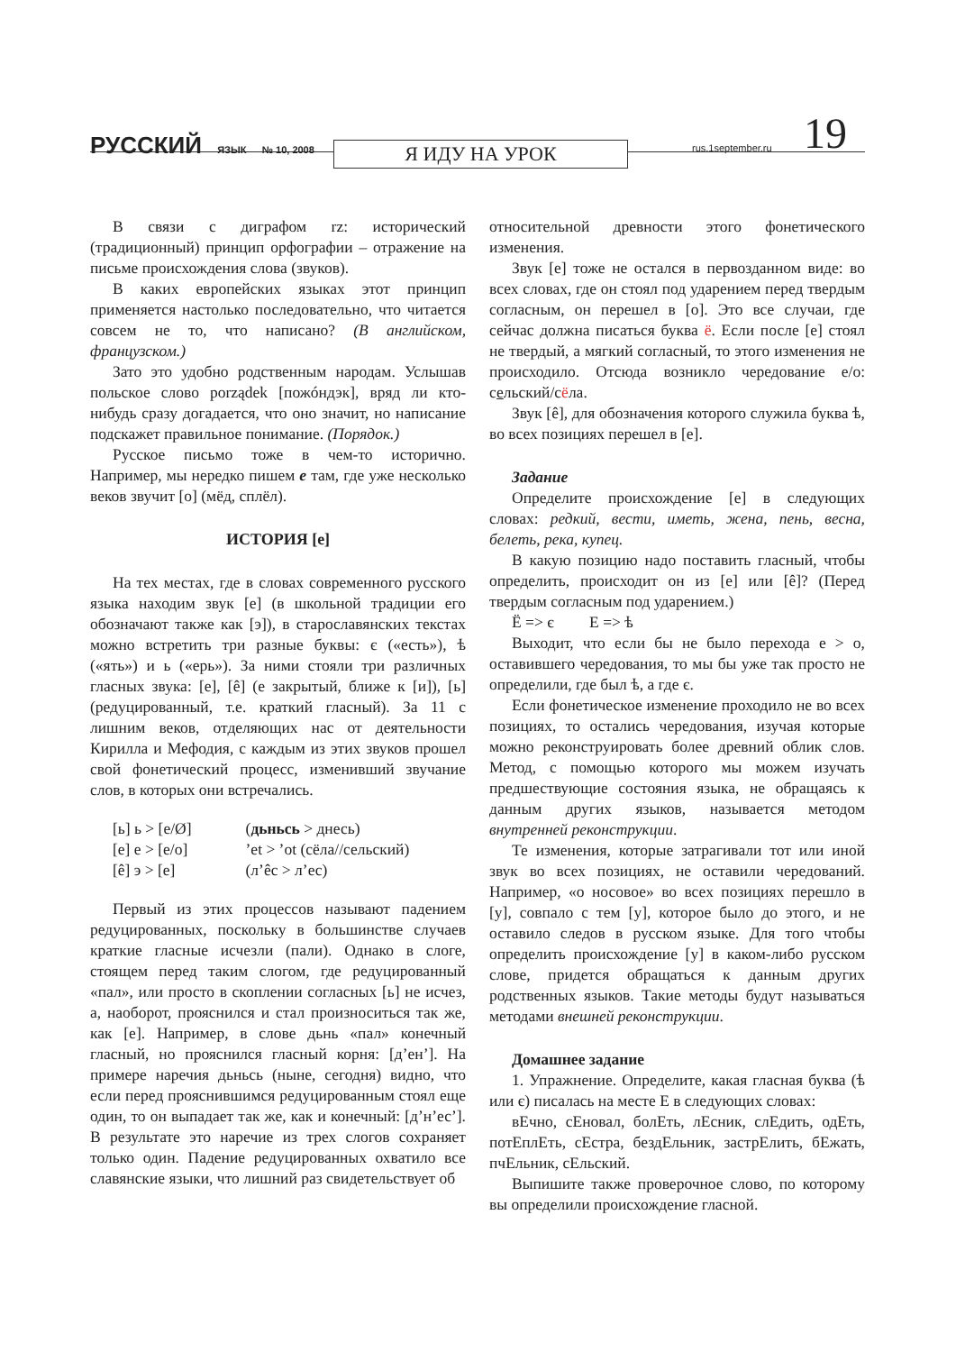РУССКИЙ ЯЗЫК № 10, 2008 Я ИДУ НА УРОК rus.1september.ru 19
В связи с диграфом rz: исторический (традиционный) принцип орфографии – отражение на письме происхождения слова (звуков).
В каких европейских языках этот принцип применяется настолько последовательно, что читается совсем не то, что написано? (В английском, французском.)
Зато это удобно родственным народам. Услышав польское слово porządek [пожóндэк], вряд ли кто-нибудь сразу догадается, что оно значит, но написание подскажет правильное понимание. (Порядок.)
Русское письмо тоже в чем-то исторично. Например, мы нередко пишем е там, где уже несколько веков звучит [о] (мёд, сплёл).
ИСТОРИЯ [е]
На тех местах, где в словах современного русского языка находим звук [е] (в школьной традиции его обозначают также как [э]), в старославянских текстах можно встретить три разные буквы: є («есть»), ѣ («ять») и ь («ерь»). За ними стояли три различных гласных звука: [е], [ê] (е закрытый, ближе к [и]), [ь] (редуцированный, т.е. краткий гласный). За 11 с лишним веков, отделяющих нас от деятельности Кирилла и Мефодия, с каждым из этих звуков прошел свой фонетический процесс, изменивший звучание слов, в которых они встречались.
| [ь] ь > [е/Ø] | ( дьньсь > днесь) |
| [е] е > [е/о] | ’et > ’ot (сёла//сельский) |
| [ê] э > [е] | (л’êс > л’ес) |
Первый из этих процессов называют падением редуцированных, поскольку в большинстве случаев краткие гласные исчезли (пали). Однако в слоге, стоящем перед таким слогом, где редуцированный «пал», или просто в скоплении согласных [ь] не исчез, а, наоборот, прояснился и стал произноситься так же, как [е]. Например, в слове дьнь «пал» конечный гласный, но прояснился гласный корня: [д’ен’]. На примере наречия дьньсь (ныне, сегодня) видно, что если перед прояснившимся редуцированным стоял еще один, то он выпадает так же, как и конечный: [д’н’ес’]. В результате это наречие из трех слогов сохраняет только один. Падение редуцированных охватило все славянские языки, что лишний раз свидетельствует об
относительной древности этого фонетического изменения.
Звук [е] тоже не остался в первозданном виде: во всех словах, где он стоял под ударением перед твердым согласным, он перешел в [о]. Это все случаи, где сейчас должна писаться буква ё. Если после [е] стоял не твердый, а мягкий согласный, то этого изменения не происходило. Отсюда возникло чередование е/о: сельский/сёла.
Звук [ê], для обозначения которого служила буква ѣ, во всех позициях перешел в [е].
Задание
Определите происхождение [е] в следующих словах: редкий, вести, иметь, жена, пень, весна, белеть, река, купец.
В какую позицию надо поставить гласный, чтобы определить, происходит он из [е] или [ê]? (Перед твердым согласным под ударением.)
Ё => є Е => ѣ
Выходит, что если бы не было перехода е > о, оставившего чередования, то мы бы уже так просто не определили, где был ѣ, а где є.
Если фонетическое изменение проходило не во всех позициях, то остались чередования, изучая которые можно реконструировать более древний облик слов. Метод, с помощью которого мы можем изучать предшествующие состояния языка, не обращаясь к данным других языков, называется методом внутренней реконструкции.
Те изменения, которые затрагивали тот или иной звук во всех позициях, не оставили чередований. Например, «о носовое» во всех позициях перешло в [у], совпало с тем [у], которое было до этого, и не оставило следов в русском языке. Для того чтобы определить происхождение [у] в каком-либо русском слове, придется обращаться к данным других родственных языков. Такие методы будут называться методами внешней реконструкции.
Домашнее задание
1. Упражнение. Определите, какая гласная буква (ѣ или є) писалась на месте Е в следующих словах:
вЕчно, сЕновал, болЕть, лЕсник, слЕдить, одЕть, потЕплЕть, сЕстра, бездЕльник, застрЕлить, бЕжать, пчЕльник, сЕльский.
Выпишите также проверочное слово, по которому вы определили происхождение гласной.